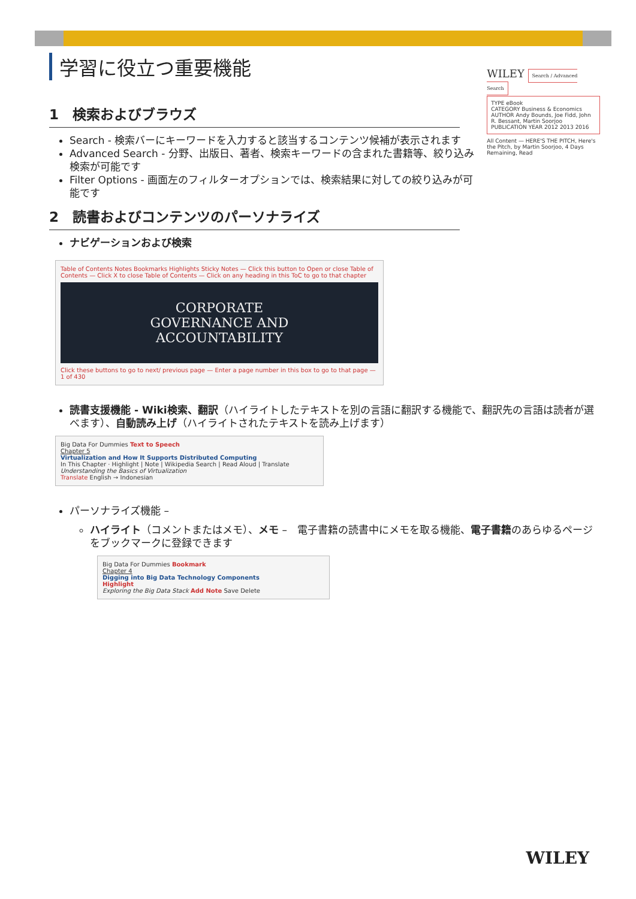学習に役立つ重要機能
1　検索およびブラウズ
Search - 検索バーにキーワードを入力すると該当するコンテンツ候補が表示されます
Advanced Search - 分野、出版日、著者、検索キーワードの含まれた書籍等、絞り込み検索が可能です
Filter Options - 画面左のフィルターオプションでは、検索結果に対しての絞り込みが可能です
2　読書およびコンテンツのパーソナライズ
ナビゲーションおよび検索
WILEY Search / Advanced Search
TYPE eBook
CATEGORY Business & Economics
AUTHOR Andy Bounds, Joe Fidd, John R. Bessant, Martin Soorjoo
PUBLICATION YEAR 2012 2013 2016
All Content — HERE'S THE PITCH, Here's the Pitch, by Martin Soorjoo, 4 Days Remaining, Read
Table of Contents Notes Bookmarks Highlights Sticky Notes — Click this button to Open or close Table of Contents — Click X to close Table of Contents — Click on any heading in this ToC to go to that chapter
CORPORATE
GOVERNANCE AND
ACCOUNTABILITY
Click these buttons to go to next/ previous page — Enter a page number in this box to go to that page — 1 of 430
読書支援機能 - Wiki検索、翻訳（ハイライトしたテキストを別の言語に翻訳する機能で、翻訳先の言語は読者が選べます）、自動読み上げ（ハイライトされたテキストを読み上げます）
Big Data For Dummies Text to Speech
Chapter 5
Virtualization and How It Supports Distributed Computing
In This Chapter · Highlight | Note | Wikipedia Search | Read Aloud | Translate
Understanding the Basics of Virtualization
Translate English → Indonesian
パーソナライズ機能 –
ハイライト（コメントまたはメモ）、メモ –　電子書籍の読書中にメモを取る機能、電子書籍のあらゆるページをブックマークに登録できます
Big Data For Dummies Bookmark
Chapter 4
Digging into Big Data Technology Components
Highlight
Exploring the Big Data Stack Add Note Save Delete
WILEY